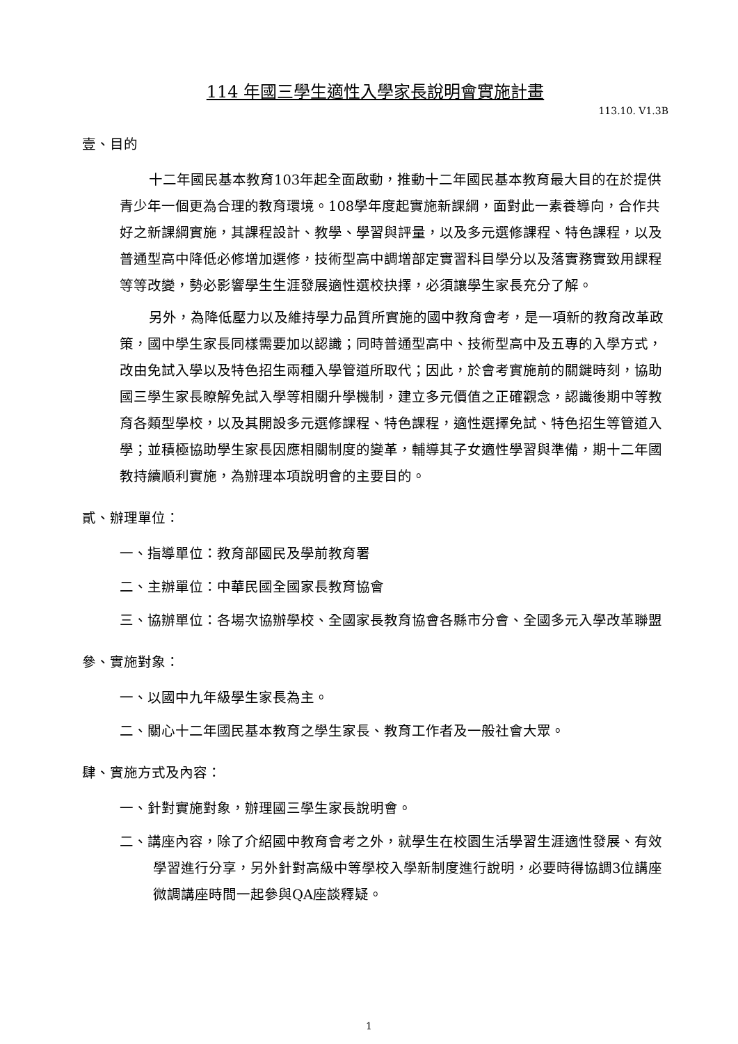114 年國三學生適性入學家長說明會實施計畫
113.10. V1.3B
壹、目的
十二年國民基本教育103年起全面啟動，推動十二年國民基本教育最大目的在於提供青少年一個更為合理的教育環境。108學年度起實施新課綱，面對此一素養導向，合作共好之新課綱實施，其課程設計、教學、學習與評量，以及多元選修課程、特色課程，以及普通型高中降低必修增加選修，技術型高中調增部定實習科目學分以及落實務實致用課程等等改變，勢必影響學生生涯發展適性選校抉擇，必須讓學生家長充分了解。
另外，為降低壓力以及維持學力品質所實施的國中教育會考，是一項新的教育改革政策，國中學生家長同樣需要加以認識；同時普通型高中、技術型高中及五專的入學方式，改由免試入學以及特色招生兩種入學管道所取代；因此，於會考實施前的關鍵時刻，協助國三學生家長瞭解免試入學等相關升學機制，建立多元價值之正確觀念，認識後期中等教育各類型學校，以及其開設多元選修課程、特色課程，適性選擇免試、特色招生等管道入學；並積極協助學生家長因應相關制度的變革，輔導其子女適性學習與準備，期十二年國教持續順利實施，為辦理本項說明會的主要目的。
貳、辦理單位：
一、指導單位：教育部國民及學前教育署
二、主辦單位：中華民國全國家長教育協會
三、協辦單位：各場次協辦學校、全國家長教育協會各縣市分會、全國多元入學改革聯盟
參、實施對象：
一、以國中九年級學生家長為主。
二、關心十二年國民基本教育之學生家長、教育工作者及一般社會大眾。
肆、實施方式及內容：
一、針對實施對象，辦理國三學生家長說明會。
二、講座內容，除了介紹國中教育會考之外，就學生在校園生活學習生涯適性發展、有效學習進行分享，另外針對高級中等學校入學新制度進行說明，必要時得協調3位講座微調講座時間一起參與QA座談釋疑。
1